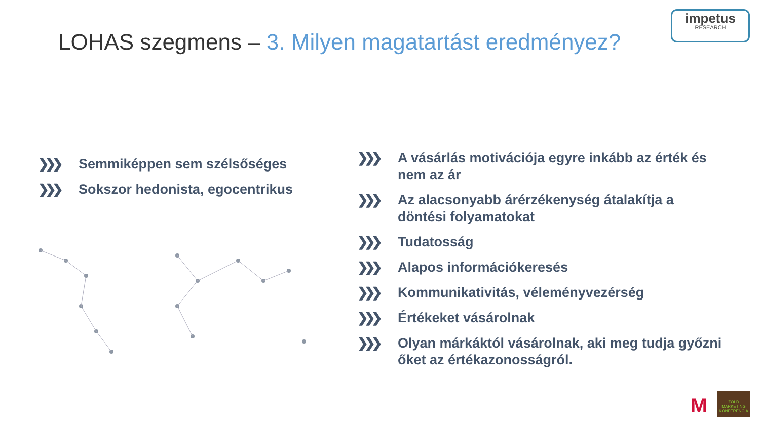LOHAS szegmens – 3. Milyen magatartást eredményez?
impetus
RESEARCH
❯❯❯ Semmiképpen sem szélsőséges
❯❯❯ Sokszor hedonista, egocentrikus
❯❯❯ A vásárlás motivációja egyre inkább az érték és nem az ár
❯❯❯ Az alacsonyabb árérzékenység átalakítja a döntési folyamatokat
❯❯❯ Tudatosság
❯❯❯ Alapos információkeresés
❯❯❯ Kommunikativitás, véleményvezérség
❯❯❯ Értékeket vásárolnak
❯❯❯ Olyan márkáktól vásárolnak, aki meg tudja győzni őket az értékazonosságról.
M
ZÖLD MARKETING KONFERENCIA